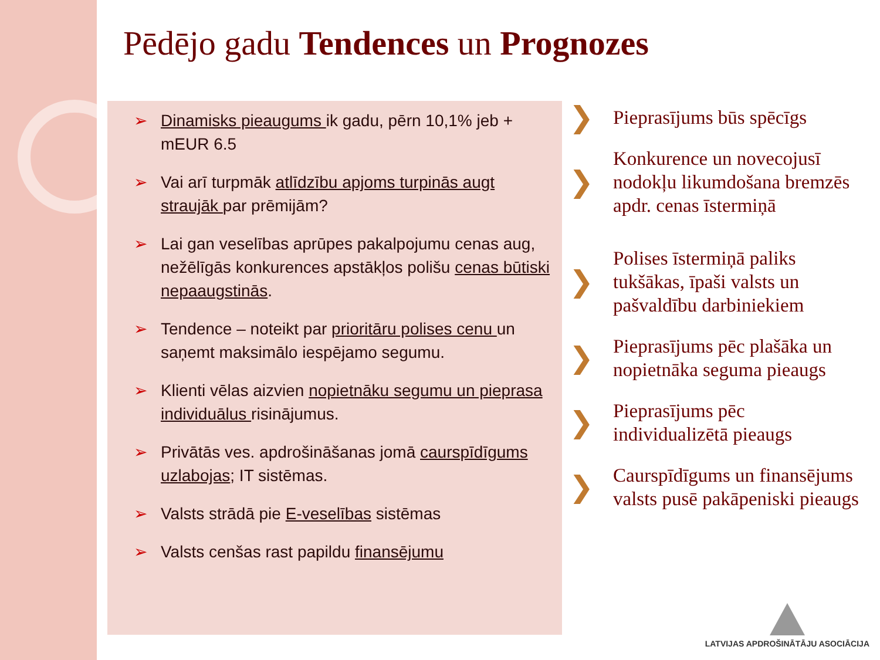Pēdējo gadu Tendences un Prognozes
➢ Dinamisks pieaugums ik gadu, pērn 10,1% jeb + mEUR 6.5
➢ Vai arī turpmāk atlīdzību apjoms turpinās augt straujāk par prēmijām?
➢ Lai gan veselības aprūpes pakalpojumu cenas aug, nežēlīgās konkurences apstākļos polišu cenas būtiski nepaaugstinās.
➢ Tendence – noteikt par prioritāru polises cenu un saņemt maksimālo iespējamo segumu.
➢ Klienti vēlas aizvien nopietnāku segumu un pieprasa individuālus risinājumus.
➢ Privātās ves. apdrošināšanas jomā caurspīdīgums uzlabojas; IT sistēmas.
➢ Valsts strādā pie E-veselības sistēmas
➢ Valsts cenšas rast papildu finansējumu
❯ Pieprasījums būs spēcīgs
❯ Konkurence un novecojusī nodokļu likumdošana bremzēs apdr. cenas īstermiņā
❯ Polises īstermiņā paliks tukšākas, īpaši valsts un pašvaldību darbiniekiem
❯ Pieprasījums pēc plašāka un nopietnāka seguma pieaugs
❯ Pieprasījums pēc individualizētā pieaugs
❯ Caurspīdīgums un finansējums valsts pusē pakāpeniski pieaugs
LATVIJAS APDROŠINĀTĀJU ASOCIĀCIJA